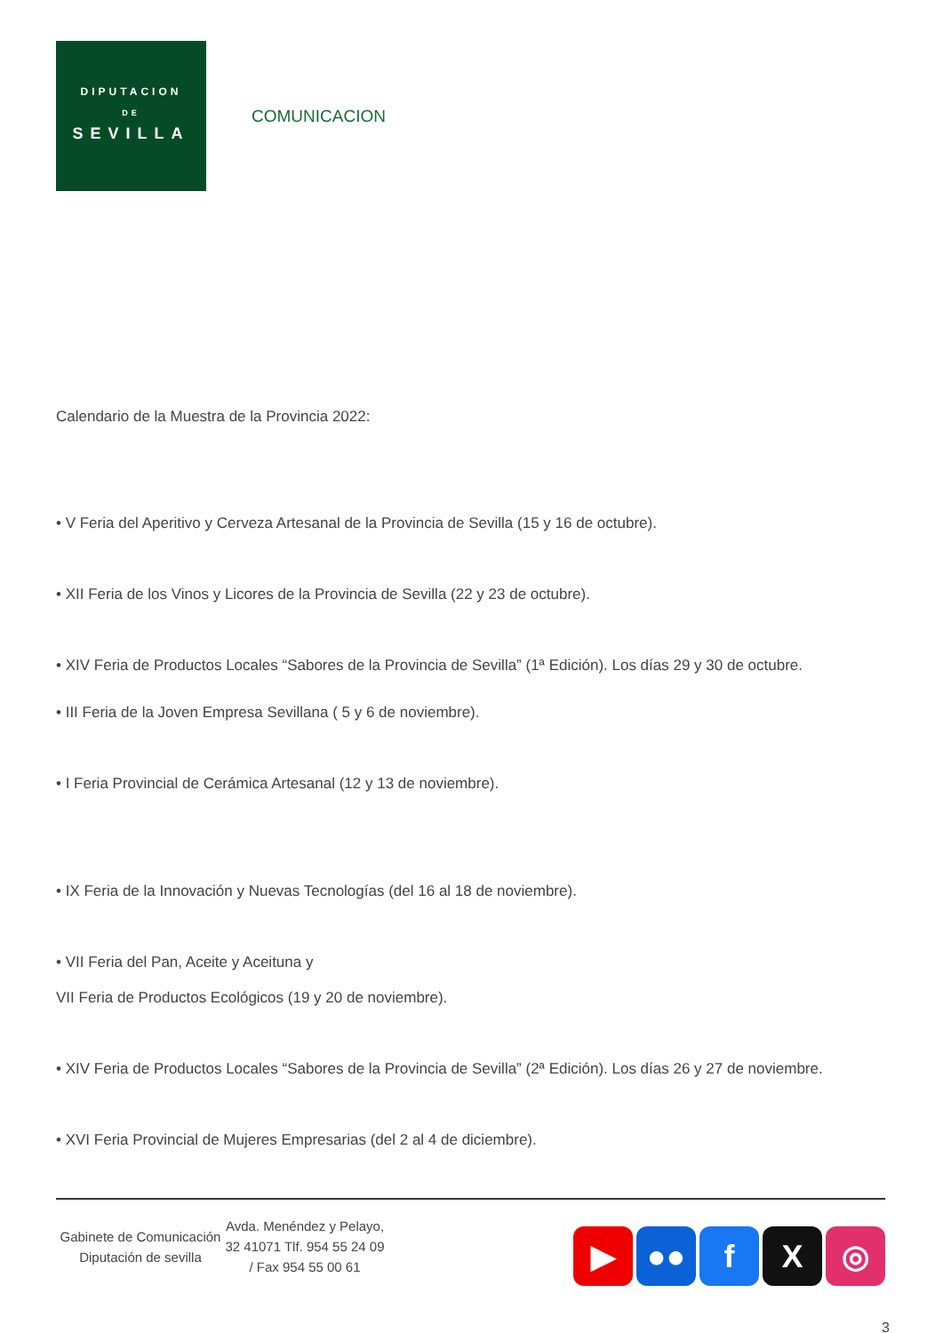DIPUTACION
DE
SEVILLA
COMUNICACION
Calendario de la Muestra de la Provincia 2022:
• V Feria del Aperitivo y Cerveza Artesanal de la Provincia de Sevilla (15 y 16 de octubre).
• XII Feria de los Vinos y Licores de la Provincia de Sevilla (22 y 23 de octubre).
• XIV Feria de Productos Locales “Sabores de la Provincia de Sevilla” (1ª Edición). Los días 29 y 30 de octubre.
• III Feria de la Joven Empresa Sevillana ( 5 y 6 de noviembre).
• I Feria Provincial de Cerámica Artesanal (12 y 13 de noviembre).
• IX Feria de la Innovación y Nuevas Tecnologías (del 16 al 18 de noviembre).
• VII Feria del Pan, Aceite y Aceituna y
VII Feria de Productos Ecológicos (19 y 20 de noviembre).
• XIV Feria de Productos Locales “Sabores de la Provincia de Sevilla” (2ª Edición). Los días 26 y 27 de noviembre.
• XVI Feria Provincial de Mujeres Empresarias (del 2 al 4 de diciembre).
Gabinete de Comunicación Diputación de sevilla
Avda. Menéndez y Pelayo, 32 41071 Tlf. 954 55 24 09 / Fax 954 55 00 61
▶ ●● f X ◎
3